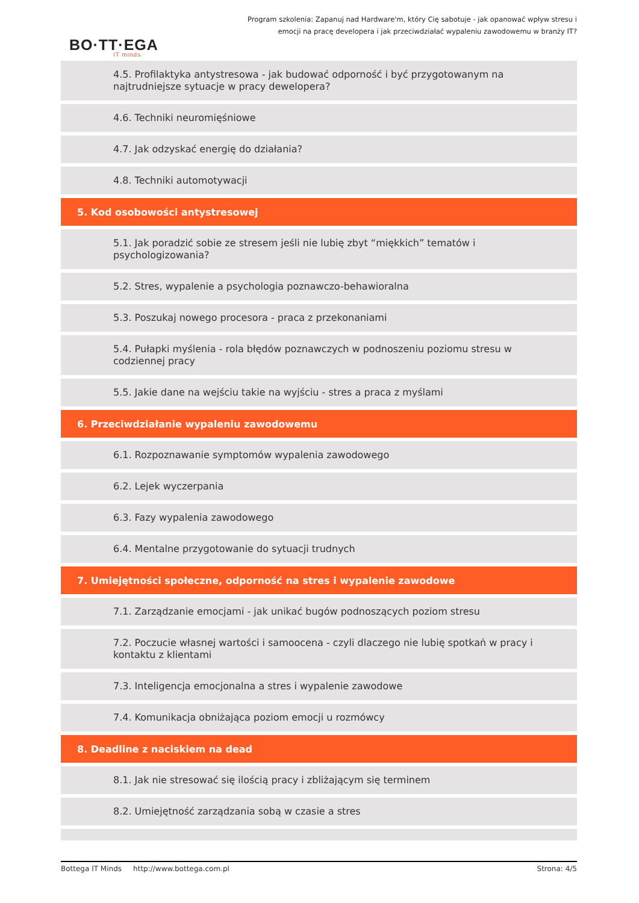Program szkolenia: Zapanuj nad Hardware'm, który Cię sabotuje - jak opanować wpływ stresu i emocji na pracę developera i jak przeciwdziałać wypaleniu zawodowemu w branży IT?
BO·TT·EGA
IT minds
4.5. Profilaktyka antystresowa - jak budować odporność i być przygotowanym na najtrudniejsze sytuacje w pracy dewelopera?
4.6. Techniki neuromięśniowe
4.7. Jak odzyskać energię do działania?
4.8. Techniki automotywacji
5. Kod osobowości antystresowej
5.1. Jak poradzić sobie ze stresem jeśli nie lubię zbyt “miękkich” tematów i psychologizowania?
5.2. Stres, wypalenie a psychologia poznawczo-behawioralna
5.3. Poszukaj nowego procesora - praca z przekonaniami
5.4. Pułapki myślenia - rola błędów poznawczych w podnoszeniu poziomu stresu w codziennej pracy
5.5. Jakie dane na wejściu takie na wyjściu - stres a praca z myślami
6. Przeciwdziałanie wypaleniu zawodowemu
6.1. Rozpoznawanie symptomów wypalenia zawodowego
6.2. Lejek wyczerpania
6.3. Fazy wypalenia zawodowego
6.4. Mentalne przygotowanie do sytuacji trudnych
7. Umiejętności społeczne, odporność na stres i wypalenie zawodowe
7.1. Zarządzanie emocjami - jak unikać bugów podnoszących poziom stresu
7.2. Poczucie własnej wartości i samoocena - czyli dlaczego nie lubię spotkań w pracy i kontaktu z klientami
7.3. Inteligencja emocjonalna a stres i wypalenie zawodowe
7.4. Komunikacja obniżająca poziom emocji u rozmówcy
8. Deadline z naciskiem na dead
8.1. Jak nie stresować się ilością pracy i zbliżającym się terminem
8.2. Umiejętność zarządzania sobą w czasie a stres
Bottega IT Minds http://www.bottega.com.pl Strona: 4/5